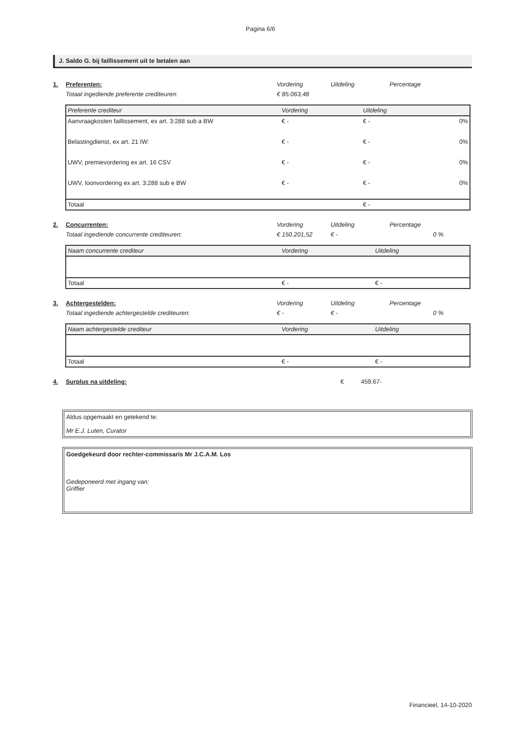Pagina 6/6
J. Saldo G. bij faillissement uit te betalen aan
1. Preferenten: Vordering Uitdeling Percentage
Totaal ingediende preferente crediteuren: € 85.063,48
| Preferente crediteur | Vordering | Uitdeling | |
| Aanvraagkosten faillissement, ex art. 3:288 sub a BW | € - | € - | 0% |
| Belastingdienst, ex art. 21 IW: | € - | € - | 0% |
| UWV, premievordering ex art. 16 CSV | € - | € - | 0% |
| UWV, loonvordering ex art. 3:288 sub e BW | € - | € - | 0% |
| Totaal | | € - | |
2. Concurrenten: Vordering Uitdeling Percentage
Totaal ingediende concurrente crediteuren: € 150.201,52 € - 0 %
| Naam concurrente crediteur | Vordering | Uitdeling | |
| Totaal | € - | € - | |
3. Achtergestelden: Vordering Uitdeling Percentage
Totaal ingediende achtergestelde crediteuren: € - € - 0 %
| Naam achtergestelde crediteur | Vordering | Uitdeling | |
| Totaal | € - | € - | |
4. Surplus na uitdeling: € 459.67-
Aldus opgemaakt en getekend te:
Mr E.J. Luten, Curator
Goedgekeurd door rechter-commissaris Mr J.C.A.M. Los
Gedeponeerd met ingang van:
Griffier
Financieel, 14-10-2020